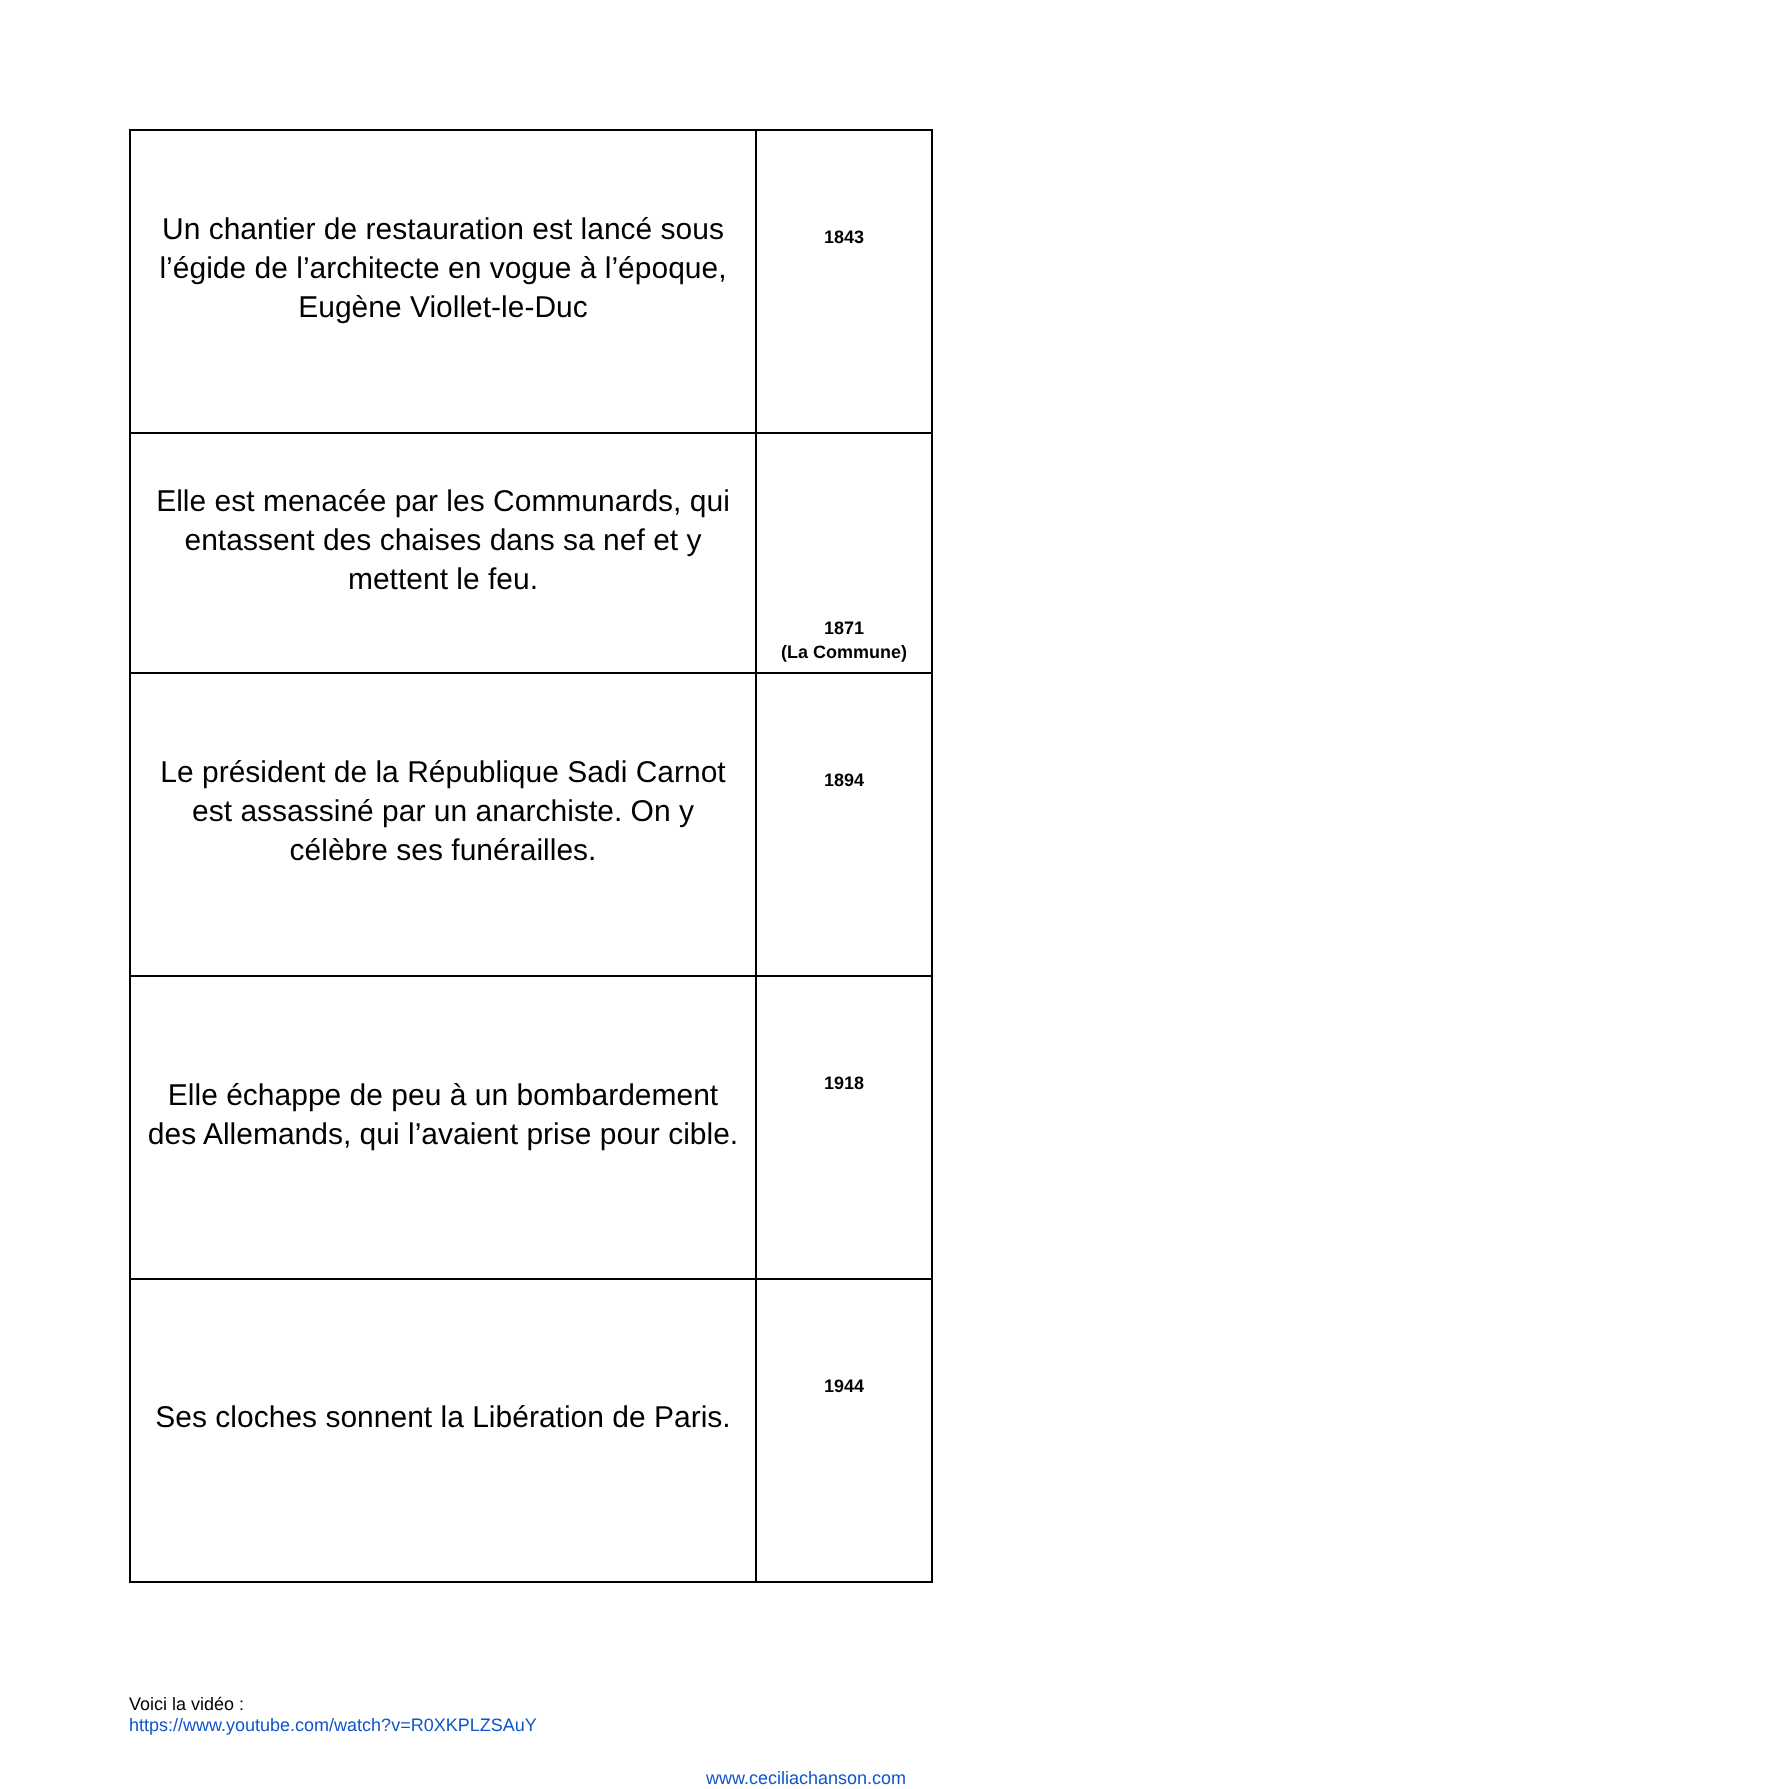| Un chantier de restauration est lancé sous l’égide de l’architecte en vogue à l’époque, Eugène Viollet-le-Duc | 1843 |
| Elle est menacée par les Communards, qui entassent des chaises dans sa nef et y mettent le feu. | 1871 (La Commune) |
| Le président de la République Sadi Carnot est assassiné par un anarchiste. On y célèbre ses funérailles. | 1894 |
| Elle échappe de peu à un bombardement des Allemands, qui l’avaient prise pour cible. | 1918 |
| Ses cloches sonnent la Libération de Paris. | 1944 |
Voici la vidéo :
https://www.youtube.com/watch?v=R0XKPLZSAuY
www.ceciliachanson.com